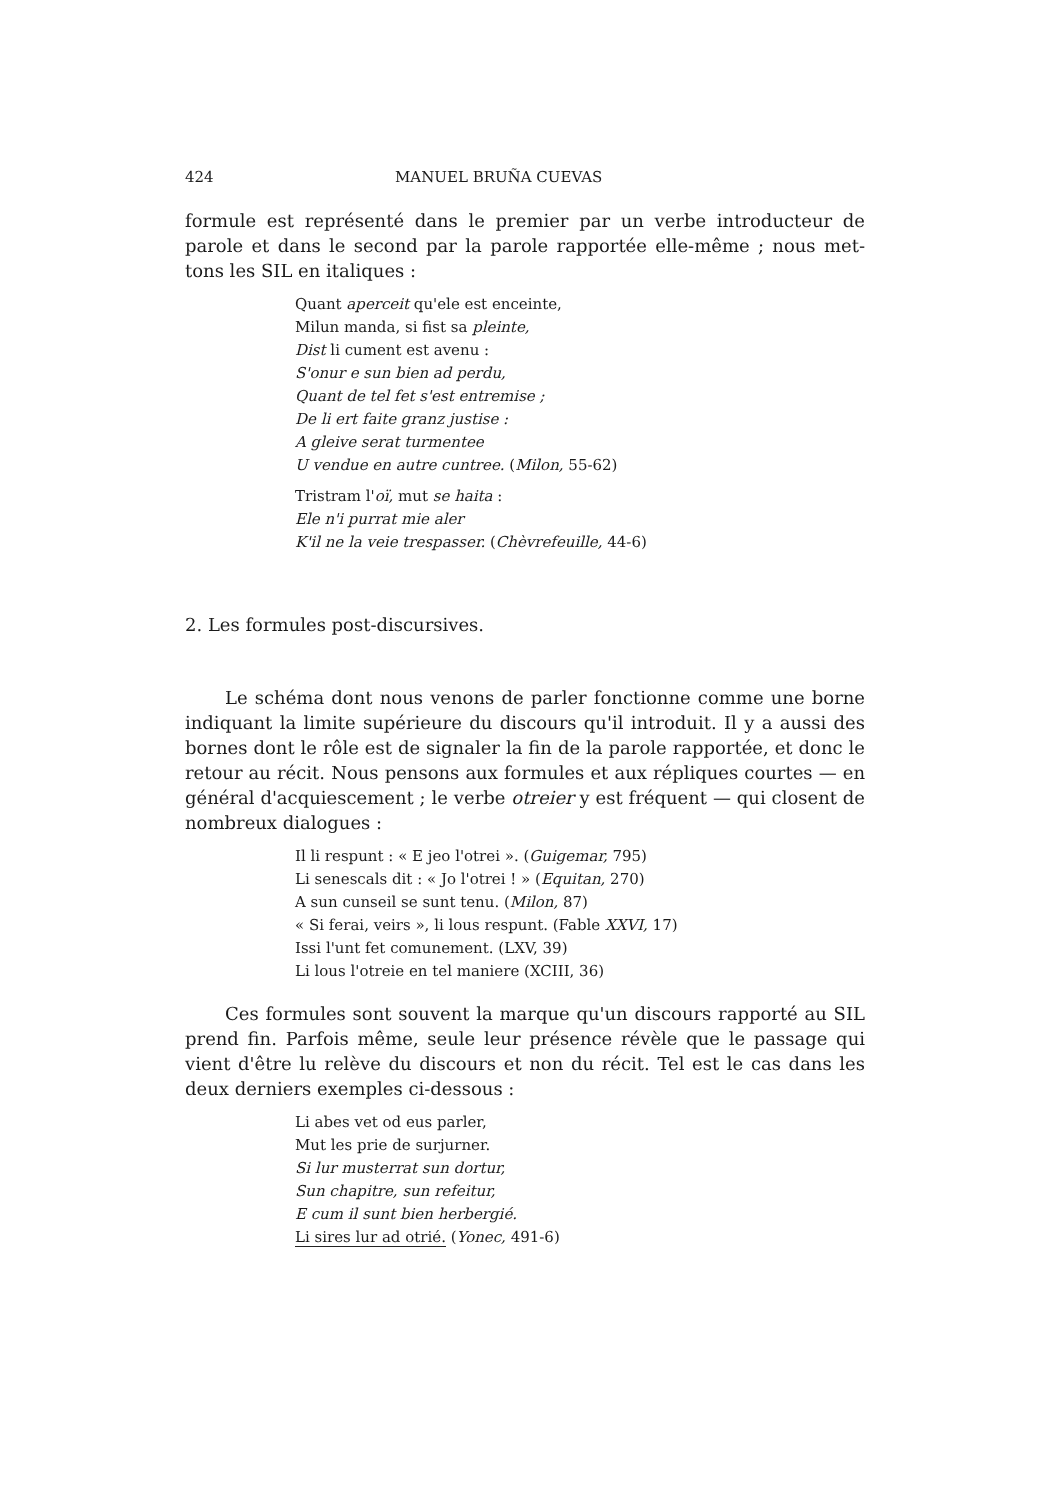424 MANUEL BRUÑA CUEVAS
formule est représenté dans le premier par un verbe introducteur de parole et dans le second par la parole rapportée elle-même ; nous met-tons les SIL en italiques :
Quant aperceit qu'ele est enceinte,
Milun manda, si fist sa pleinte,
Dist li cument est avenu :
S'onur e sun bien ad perdu,
Quant de tel fet s'est entremise ;
De li ert faite granz justise :
A gleive serat turmentee
U vendue en autre cuntree. (Milon, 55-62)
Tristram l'oï, mut se haita :
Ele n'i purrat mie aler
K'il ne la veie trespasser. (Chèvrefeuille, 44-6)
2. Les formules post-discursives.
Le schéma dont nous venons de parler fonctionne comme une borne indiquant la limite supérieure du discours qu'il introduit. Il y a aussi des bornes dont le rôle est de signaler la fin de la parole rapportée, et donc le retour au récit. Nous pensons aux formules et aux répliques courtes — en général d'acquiescement ; le verbe otreier y est fréquent — qui closent de nombreux dialogues :
Il li respunt : « E jeo l'otrei ». (Guigemar, 795)
Li senescals dit : « Jo l'otrei ! » (Equitan, 270)
A sun cunseil se sunt tenu. (Milon, 87)
« Si ferai, veirs », li lous respunt. (Fable XXVI, 17)
Issi l'unt fet comunement. (LXV, 39)
Li lous l'otreie en tel maniere (XCIII, 36)
Ces formules sont souvent la marque qu'un discours rapporté au SIL prend fin. Parfois même, seule leur présence révèle que le passage qui vient d'être lu relève du discours et non du récit. Tel est le cas dans les deux derniers exemples ci-dessous :
Li abes vet od eus parler,
Mut les prie de surjurner.
Si lur musterrat sun dortur,
Sun chapitre, sun refeitur,
E cum il sunt bien herbergié.
Li sires lur ad otrié. (Yonec, 491-6)